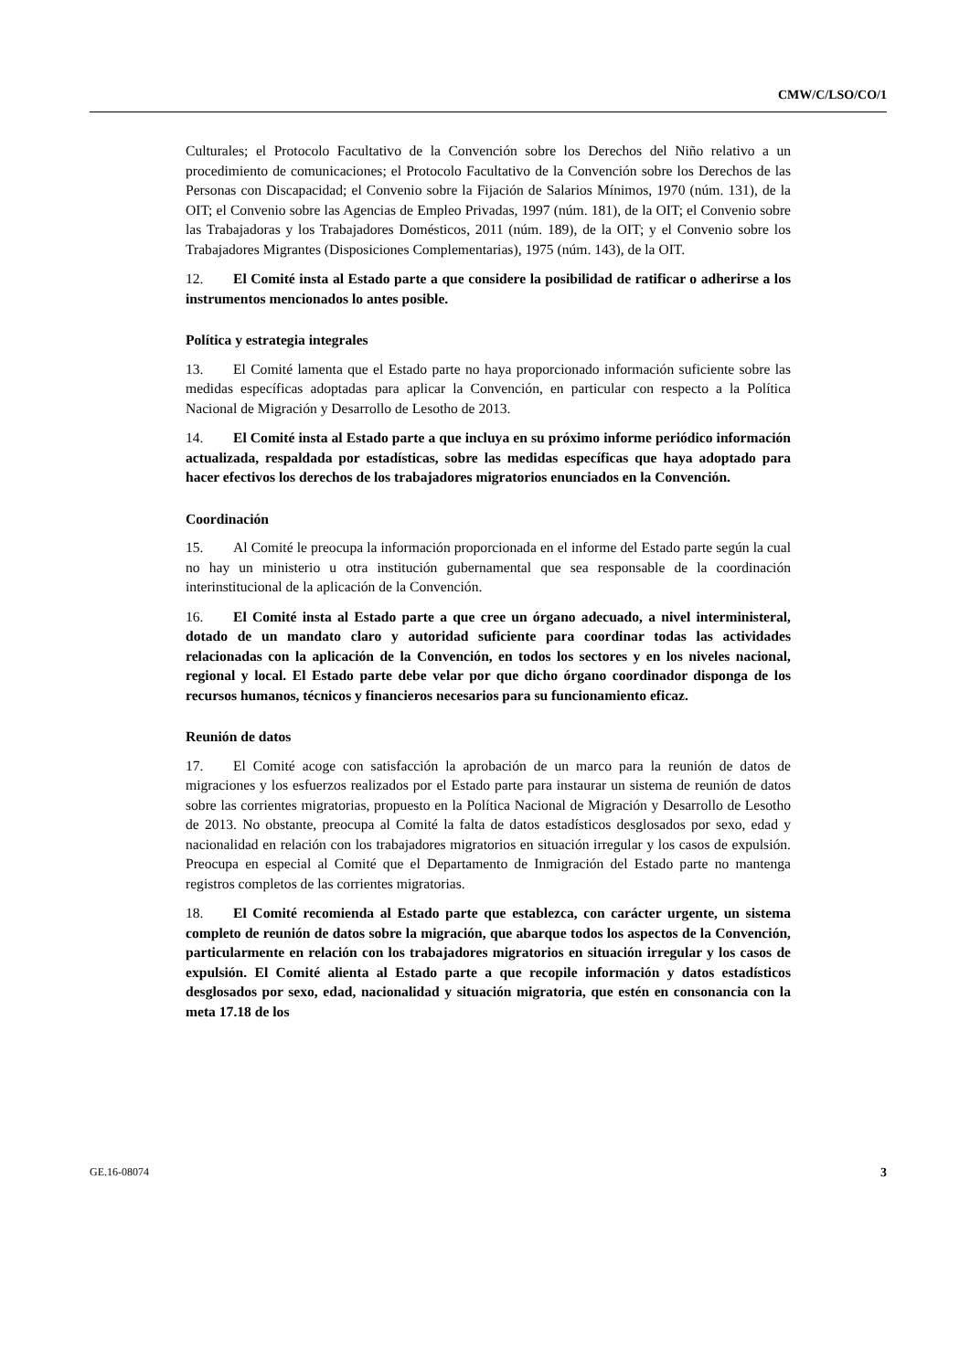CMW/C/LSO/CO/1
Culturales; el Protocolo Facultativo de la Convención sobre los Derechos del Niño relativo a un procedimiento de comunicaciones; el Protocolo Facultativo de la Convención sobre los Derechos de las Personas con Discapacidad; el Convenio sobre la Fijación de Salarios Mínimos, 1970 (núm. 131), de la OIT; el Convenio sobre las Agencias de Empleo Privadas, 1997 (núm. 181), de la OIT; el Convenio sobre las Trabajadoras y los Trabajadores Domésticos, 2011 (núm. 189), de la OIT; y el Convenio sobre los Trabajadores Migrantes (Disposiciones Complementarias), 1975 (núm. 143), de la OIT.
12. El Comité insta al Estado parte a que considere la posibilidad de ratificar o adherirse a los instrumentos mencionados lo antes posible.
Política y estrategia integrales
13. El Comité lamenta que el Estado parte no haya proporcionado información suficiente sobre las medidas específicas adoptadas para aplicar la Convención, en particular con respecto a la Política Nacional de Migración y Desarrollo de Lesotho de 2013.
14. El Comité insta al Estado parte a que incluya en su próximo informe periódico información actualizada, respaldada por estadísticas, sobre las medidas específicas que haya adoptado para hacer efectivos los derechos de los trabajadores migratorios enunciados en la Convención.
Coordinación
15. Al Comité le preocupa la información proporcionada en el informe del Estado parte según la cual no hay un ministerio u otra institución gubernamental que sea responsable de la coordinación interinstitucional de la aplicación de la Convención.
16. El Comité insta al Estado parte a que cree un órgano adecuado, a nivel interministeral, dotado de un mandato claro y autoridad suficiente para coordinar todas las actividades relacionadas con la aplicación de la Convención, en todos los sectores y en los niveles nacional, regional y local. El Estado parte debe velar por que dicho órgano coordinador disponga de los recursos humanos, técnicos y financieros necesarios para su funcionamiento eficaz.
Reunión de datos
17. El Comité acoge con satisfacción la aprobación de un marco para la reunión de datos de migraciones y los esfuerzos realizados por el Estado parte para instaurar un sistema de reunión de datos sobre las corrientes migratorias, propuesto en la Política Nacional de Migración y Desarrollo de Lesotho de 2013. No obstante, preocupa al Comité la falta de datos estadísticos desglosados por sexo, edad y nacionalidad en relación con los trabajadores migratorios en situación irregular y los casos de expulsión. Preocupa en especial al Comité que el Departamento de Inmigración del Estado parte no mantenga registros completos de las corrientes migratorias.
18. El Comité recomienda al Estado parte que establezca, con carácter urgente, un sistema completo de reunión de datos sobre la migración, que abarque todos los aspectos de la Convención, particularmente en relación con los trabajadores migratorios en situación irregular y los casos de expulsión. El Comité alienta al Estado parte a que recopile información y datos estadísticos desglosados por sexo, edad, nacionalidad y situación migratoria, que estén en consonancia con la meta 17.18 de los
GE.16-08074 3